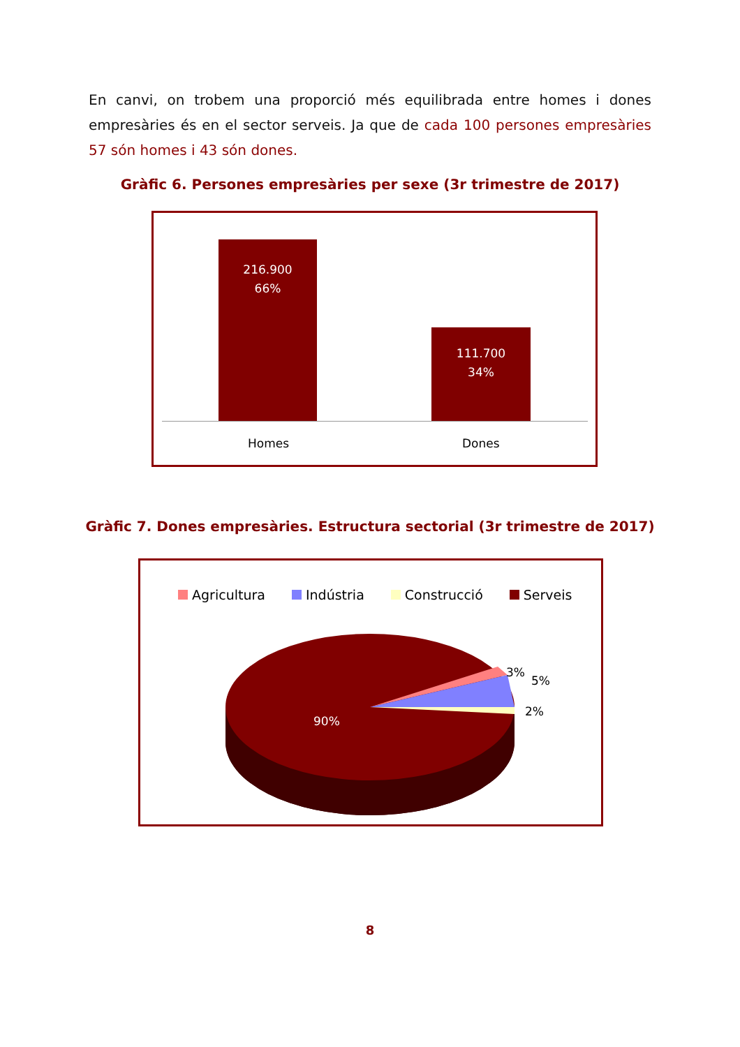En canvi, on trobem una proporció més equilibrada entre homes i dones empresàries és en el sector serveis. Ja que de cada 100 persones empresàries 57 són homes i 43 són dones.
Gràfic 6. Persones empresàries per sexe (3r trimestre de 2017)
216.900
66%
111.700
34%
Homes Dones
Gràfic 7. Dones empresàries. Estructura sectorial (3r trimestre de 2017)
Agricultura Indústria Construcció Serveis
90%
3%
5%
2%
8